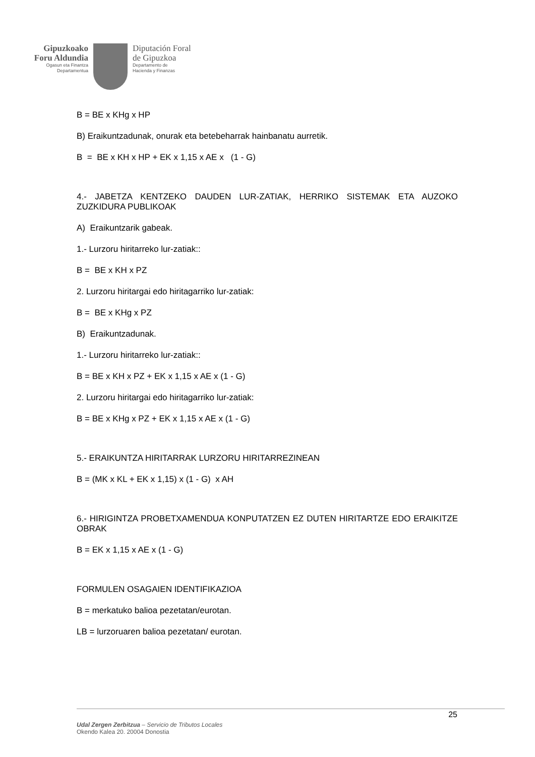Gipuzkoako
Foru Aldundia
Ogasun eta Finantza
Departamentua
Diputación Foral
de Gipuzkoa
Departamento de
Hacienda y Finanzas
B = BE x KHg x HP
B) Eraikuntzadunak, onurak eta betebeharrak hainbanatu aurretik.
B = BE x KH x HP + EK x 1,15 x AE x (1 - G)
4.- JABETZA KENTZEKO DAUDEN LUR-ZATIAK, HERRIKO SISTEMAK ETA AUZOKO ZUZKIDURA PUBLIKOAK
A) Eraikuntzarik gabeak.
1.- Lurzoru hiritarreko lur-zatiak::
B = BE x KH x PZ
2. Lurzoru hiritargai edo hiritagarriko lur-zatiak:
B = BE x KHg x PZ
B) Eraikuntzadunak.
1.- Lurzoru hiritarreko lur-zatiak::
B = BE x KH x PZ + EK x 1,15 x AE x (1 - G)
2. Lurzoru hiritargai edo hiritagarriko lur-zatiak:
B = BE x KHg x PZ + EK x 1,15 x AE x (1 - G)
5.- ERAIKUNTZA HIRITARRAK LURZORU HIRITARREZINEAN
B = (MK x KL + EK x 1,15) x (1 - G) x AH
6.- HIRIGINTZA PROBETXAMENDUA KONPUTATZEN EZ DUTEN HIRITARTZE EDO ERAIKITZE OBRAK
B = EK x 1,15 x AE x (1 - G)
FORMULEN OSAGAIEN IDENTIFIKAZIOA
B = merkatuko balioa pezetatan/eurotan.
LB = lurzoruaren balioa pezetatan/ eurotan.
25
Udal Zergen Zerbitzua – Servicio de Tributos Locales
Okendo Kalea 20. 20004 Donostia